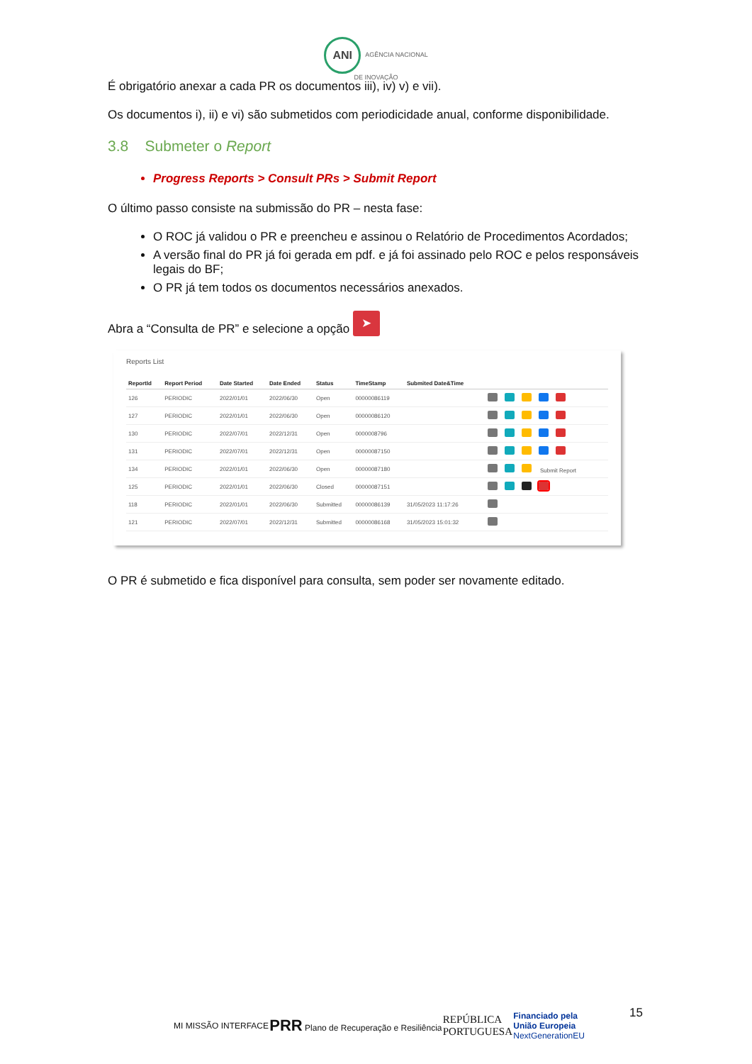ANI AGÊNCIA NACIONAL
DE INOVAÇÃO
É obrigatório anexar a cada PR os documentos iii), iv) v) e vii).
Os documentos i), ii) e vi) são submetidos com periodicidade anual, conforme disponibilidade.
3.8 Submeter o Report
Progress Reports > Consult PRs > Submit Report
O último passo consiste na submissão do PR – nesta fase:
O ROC já validou o PR e preencheu e assinou o Relatório de Procedimentos Acordados;
A versão final do PR já foi gerada em pdf. e já foi assinado pelo ROC e pelos responsáveis legais do BF;
O PR já tem todos os documentos necessários anexados.
Abra a “Consulta de PR” e selecione a opção ➤
Reports List
| ReportId | Report Period | Date Started | Date Ended | Status | TimeStamp | Submited Date&Time | |
| --- | --- | --- | --- | --- | --- | --- | --- |
| 126 | PERIODIC | 2022/01/01 | 2022/06/30 | Open | 00000086119 | | |
| 127 | PERIODIC | 2022/01/01 | 2022/06/30 | Open | 00000086120 | | |
| 130 | PERIODIC | 2022/07/01 | 2022/12/31 | Open | 0000008796 | | |
| 131 | PERIODIC | 2022/07/01 | 2022/12/31 | Open | 00000087150 | | |
| 134 | PERIODIC | 2022/01/01 | 2022/06/30 | Open | 00000087180 | | Submit Report |
| 125 | PERIODIC | 2022/01/01 | 2022/06/30 | Closed | 00000087151 | | |
| 118 | PERIODIC | 2022/01/01 | 2022/06/30 | Submitted | 00000086139 | 31/05/2023 11:17:26 | |
| 121 | PERIODIC | 2022/07/01 | 2022/12/31 | Submitted | 00000086168 | 31/05/2023 15:01:32 | |
O PR é submetido e fica disponível para consulta, sem poder ser novamente editado.
15
MI MISSÃO INTERFACE PRR Plano de Recuperação e Resiliência REPÚBLICA
PORTUGUESA Financiado pela
União Europeia
NextGenerationEU